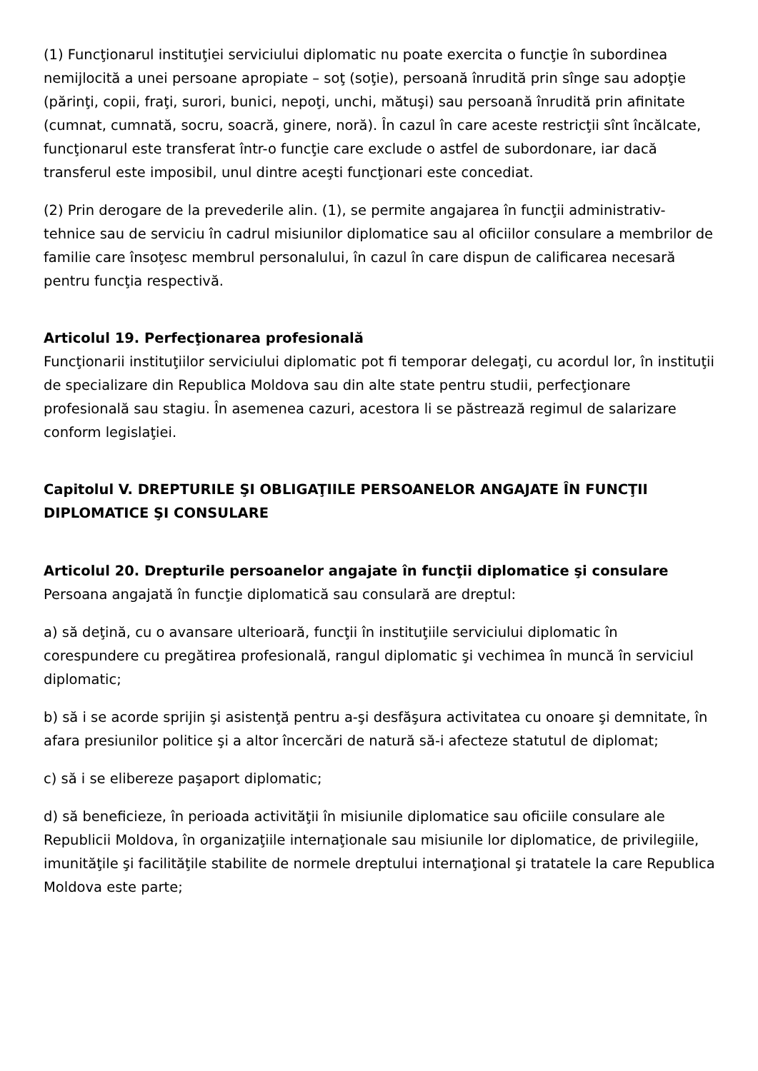(1) Funcţionarul instituţiei serviciului diplomatic nu poate exercita o funcţie în subordinea nemijlocită a unei persoane apropiate – soţ (soţie), persoană înrudită prin sînge sau adopţie (părinţi, copii, fraţi, surori, bunici, nepoţi, unchi, mătuşi) sau persoană înrudită prin afinitate (cumnat, cumnată, socru, soacră, ginere, noră). În cazul în care aceste restricţii sînt încălcate, funcţionarul este transferat într-o funcţie care exclude o astfel de subordonare, iar dacă transferul este imposibil, unul dintre aceşti funcţionari este concediat.
(2) Prin derogare de la prevederile alin. (1), se permite angajarea în funcţii administrativ-tehnice sau de serviciu în cadrul misiunilor diplomatice sau al oficiilor consulare a membrilor de familie care însoţesc membrul personalului, în cazul în care dispun de calificarea necesară pentru funcţia respectivă.
Articolul 19. Perfecţionarea profesională
Funcţionarii instituţiilor serviciului diplomatic pot fi temporar delegaţi, cu acordul lor, în instituţii de specializare din Republica Moldova sau din alte state pentru studii, perfecţionare profesională sau stagiu. În asemenea cazuri, acestora li se păstrează regimul de salarizare conform legislaţiei.
Capitolul V. DREPTURILE ŞI OBLIGAŢIILE PERSOANELOR ANGAJATE ÎN FUNCŢII DIPLOMATICE ŞI CONSULARE
Articolul 20. Drepturile persoanelor angajate în funcţii diplomatice şi consulare
Persoana angajată în funcţie diplomatică sau consulară are dreptul:
a) să deţină, cu o avansare ulterioară, funcţii în instituţiile serviciului diplomatic în corespundere cu pregătirea profesională, rangul diplomatic şi vechimea în muncă în serviciul diplomatic;
b) să i se acorde sprijin şi asistenţă pentru a-şi desfăşura activitatea cu onoare şi demnitate, în afara presiunilor politice şi a altor încercări de natură să-i afecteze statutul de diplomat;
c) să i se elibereze paşaport diplomatic;
d) să beneficieze, în perioada activităţii în misiunile diplomatice sau oficiile consulare ale Republicii Moldova, în organizaţiile internaţionale sau misiunile lor diplomatice, de privilegiile, imunităţile şi facilităţile stabilite de normele dreptului internaţional şi tratatele la care Republica Moldova este parte;